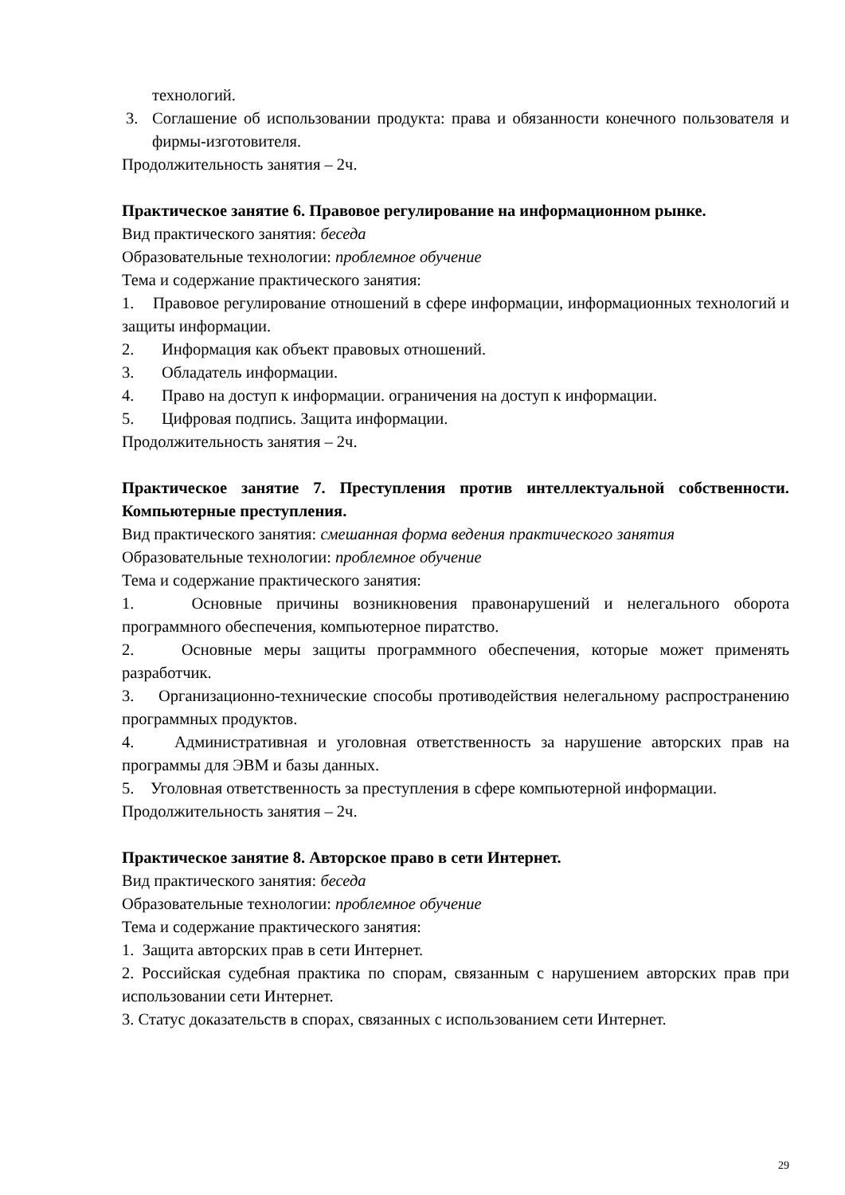технологий.
3. Соглашение об использовании продукта: права и обязанности конечного пользователя и фирмы-изготовителя.
Продолжительность занятия – 2ч.
Практическое занятие 6. Правовое регулирование на информационном рынке.
Вид практического занятия: беседа
Образовательные технологии: проблемное обучение
Тема и содержание практического занятия:
1. Правовое регулирование отношений в сфере информации, информационных технологий и защиты информации.
2. Информация как объект правовых отношений.
3. Обладатель информации.
4. Право на доступ к информации. ограничения на доступ к информации.
5. Цифровая подпись. Защита информации.
Продолжительность занятия – 2ч.
Практическое занятие 7. Преступления против интеллектуальной собственности. Компьютерные преступления.
Вид практического занятия: смешанная форма ведения практического занятия
Образовательные технологии: проблемное обучение
Тема и содержание практического занятия:
1. Основные причины возникновения правонарушений и нелегального оборота программного обеспечения, компьютерное пиратство.
2. Основные меры защиты программного обеспечения, которые может применять разработчик.
3. Организационно-технические способы противодействия нелегальному распространению программных продуктов.
4. Административная и уголовная ответственность за нарушение авторских прав на программы для ЭВМ и базы данных.
5. Уголовная ответственность за преступления в сфере компьютерной информации.
Продолжительность занятия – 2ч.
Практическое занятие 8. Авторское право в сети Интернет.
Вид практического занятия: беседа
Образовательные технологии: проблемное обучение
Тема и содержание практического занятия:
1. Защита авторских прав в сети Интернет.
2. Российская судебная практика по спорам, связанным с нарушением авторских прав при использовании сети Интернет.
3. Статус доказательств в спорах, связанных с использованием сети Интернет.
29